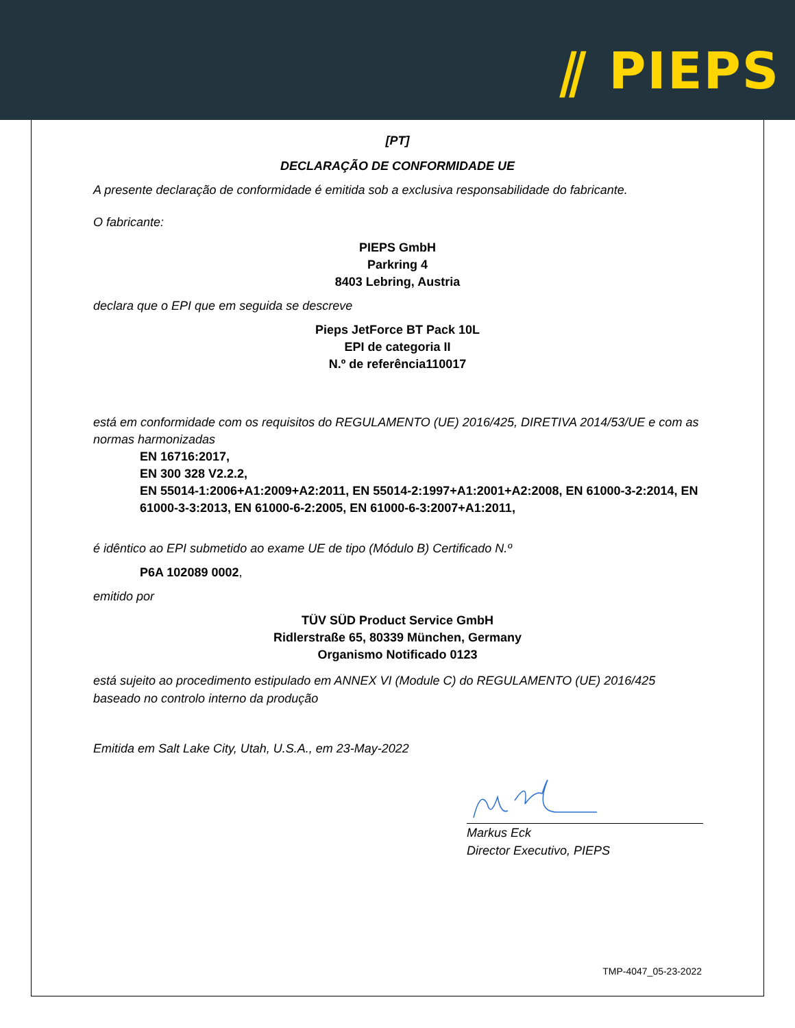⫽ PIEPS
[PT]
DECLARAÇÃO DE CONFORMIDADE UE
A presente declaração de conformidade é emitida sob a exclusiva responsabilidade do fabricante.
O fabricante:
PIEPS GmbH
Parkring 4
8403 Lebring, Austria
declara que o EPI que em seguida se descreve
Pieps JetForce BT Pack 10L
EPI de categoria II
N.º de referência110017
está em conformidade com os requisitos do REGULAMENTO (UE) 2016/425, DIRETIVA 2014/53/UE e com as normas harmonizadas
EN 16716:2017,
EN 300 328 V2.2.2,
EN 55014-1:2006+A1:2009+A2:2011, EN 55014-2:1997+A1:2001+A2:2008, EN 61000-3-2:2014, EN 61000-3-3:2013, EN 61000-6-2:2005, EN 61000-6-3:2007+A1:2011,
é idêntico ao EPI submetido ao exame UE de tipo (Módulo B) Certificado N.º
P6A 102089 0002,
emitido por
TÜV SÜD Product Service GmbH
Ridlerstraße 65, 80339 München, Germany
Organismo Notificado 0123
está sujeito ao procedimento estipulado em ANNEX VI (Module C) do REGULAMENTO (UE) 2016/425 baseado no controlo interno da produção
Emitida em Salt Lake City, Utah, U.S.A., em 23-May-2022
Markus Eck
Director Executivo, PIEPS
TMP-4047_05-23-2022